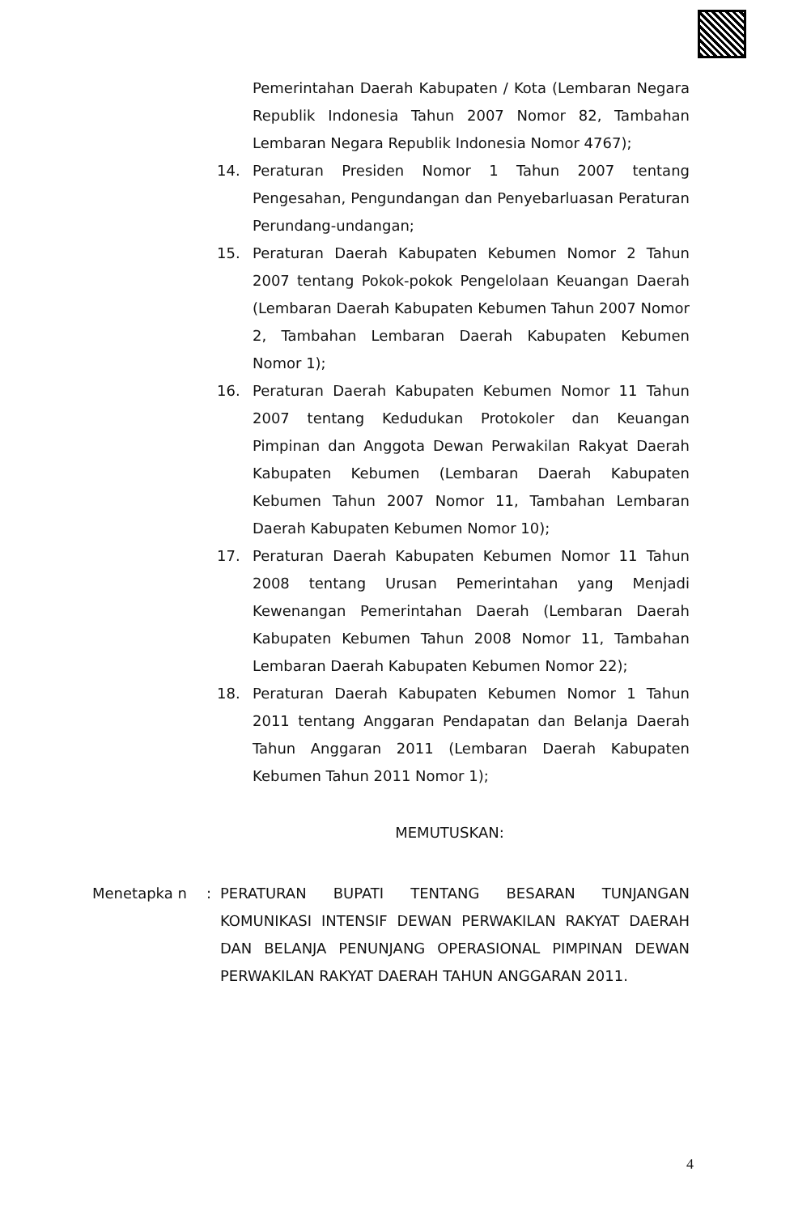Pemerintahan Daerah Kabupaten / Kota (Lembaran Negara Republik Indonesia Tahun 2007 Nomor 82, Tambahan Lembaran Negara Republik Indonesia Nomor 4767);
14. Peraturan Presiden Nomor 1 Tahun 2007 tentang Pengesahan, Pengundangan dan Penyebarluasan Peraturan Perundang-undangan;
15. Peraturan Daerah Kabupaten Kebumen Nomor 2 Tahun 2007 tentang Pokok-pokok Pengelolaan Keuangan Daerah (Lembaran Daerah Kabupaten Kebumen Tahun 2007 Nomor 2, Tambahan Lembaran Daerah Kabupaten Kebumen Nomor 1);
16. Peraturan Daerah Kabupaten Kebumen Nomor 11 Tahun 2007 tentang Kedudukan Protokoler dan Keuangan Pimpinan dan Anggota Dewan Perwakilan Rakyat Daerah Kabupaten Kebumen (Lembaran Daerah Kabupaten Kebumen Tahun 2007 Nomor 11, Tambahan Lembaran Daerah Kabupaten Kebumen Nomor 10);
17. Peraturan Daerah Kabupaten Kebumen Nomor 11 Tahun 2008 tentang Urusan Pemerintahan yang Menjadi Kewenangan Pemerintahan Daerah (Lembaran Daerah Kabupaten Kebumen Tahun 2008 Nomor 11, Tambahan Lembaran Daerah Kabupaten Kebumen Nomor 22);
18. Peraturan Daerah Kabupaten Kebumen Nomor 1 Tahun 2011 tentang Anggaran Pendapatan dan Belanja Daerah Tahun Anggaran 2011 (Lembaran Daerah Kabupaten Kebumen Tahun 2011 Nomor 1);
MEMUTUSKAN:
Menetapka n : PERATURAN BUPATI TENTANG BESARAN TUNJANGAN KOMUNIKASI INTENSIF DEWAN PERWAKILAN RAKYAT DAERAH DAN BELANJA PENUNJANG OPERASIONAL PIMPINAN DEWAN PERWAKILAN RAKYAT DAERAH TAHUN ANGGARAN 2011.
4